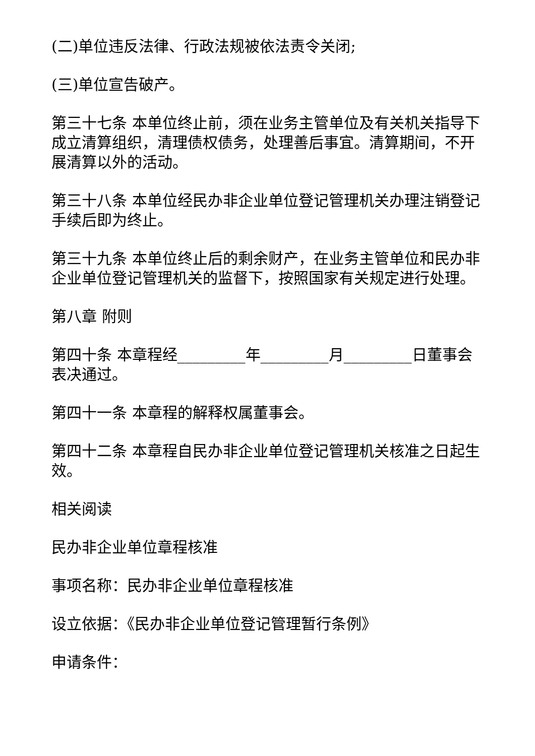(二)单位违反法律、行政法规被依法责令关闭;
(三)单位宣告破产。
第三十七条 本单位终止前，须在业务主管单位及有关机关指导下成立清算组织，清理债权债务，处理善后事宜。清算期间，不开展清算以外的活动。
第三十八条 本单位经民办非企业单位登记管理机关办理注销登记手续后即为终止。
第三十九条 本单位终止后的剩余财产，在业务主管单位和民办非企业单位登记管理机关的监督下，按照国家有关规定进行处理。
第八章 附则
第四十条 本章程经_________年_________月_________日董事会表决通过。
第四十一条 本章程的解释权属董事会。
第四十二条 本章程自民办非企业单位登记管理机关核准之日起生效。
相关阅读
民办非企业单位章程核准
事项名称：民办非企业单位章程核准
设立依据：《民办非企业单位登记管理暂行条例》
申请条件：